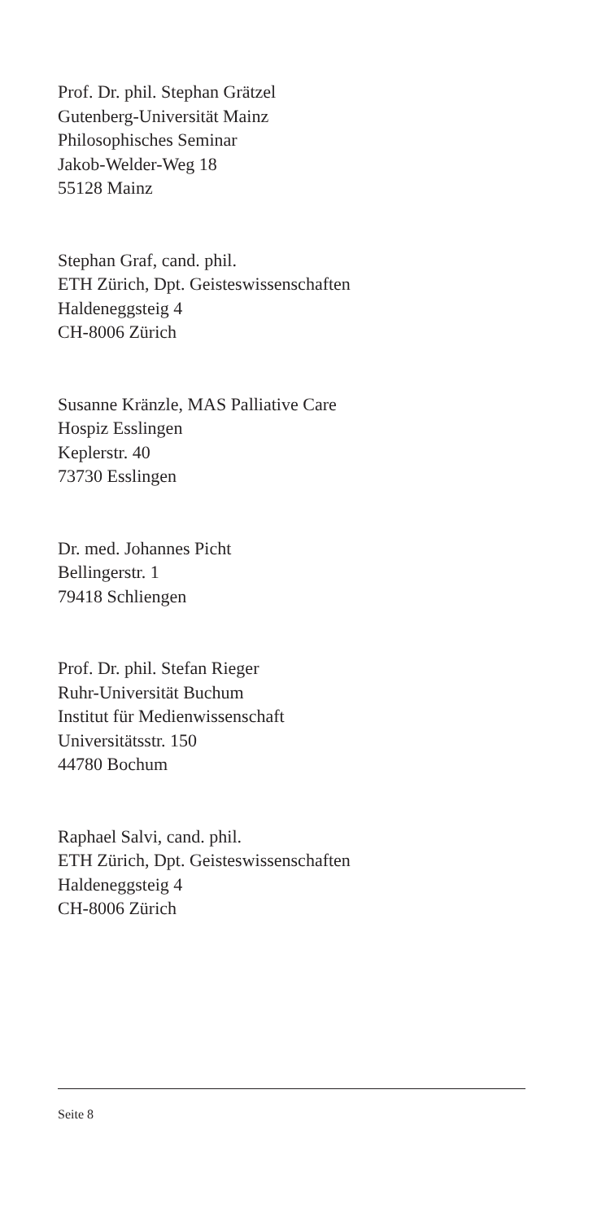Prof. Dr. phil. Stephan Grätzel
Gutenberg-Universität Mainz
Philosophisches Seminar
Jakob-Welder-Weg 18
55128 Mainz
Stephan Graf, cand. phil.
ETH Zürich, Dpt. Geisteswissenschaften
Haldeneggsteig 4
CH-8006 Zürich
Susanne Kränzle, MAS Palliative Care
Hospiz Esslingen
Keplerstr. 40
73730 Esslingen
Dr. med. Johannes Picht
Bellingerstr. 1
79418 Schliengen
Prof. Dr. phil. Stefan Rieger
Ruhr-Universität Buchum
Institut für Medienwissenschaft
Universitätsstr. 150
44780 Bochum
Raphael Salvi, cand. phil.
ETH Zürich, Dpt. Geisteswissenschaften
Haldeneggsteig 4
CH-8006 Zürich
Seite 8